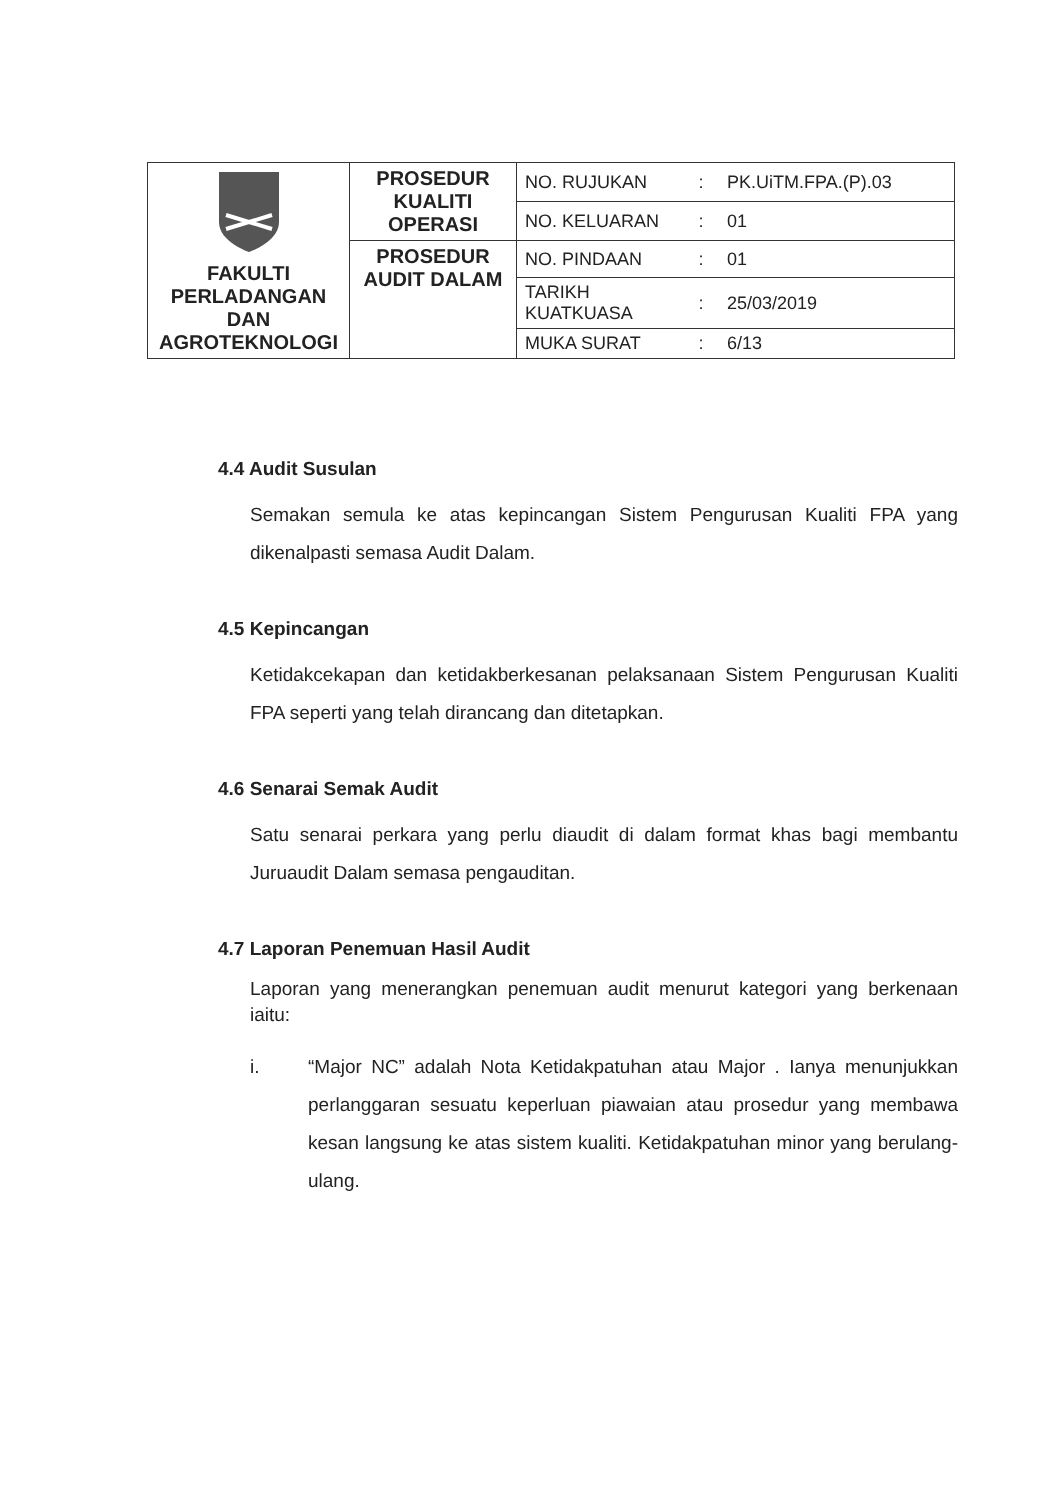| FAKULTI PERLADANGAN DAN AGROTEKNOLOGI | PROSEDUR KUALITI OPERASI | NO. RUJUKAN | : | PK.UiTM.FPA.(P).03 |
| | | NO. KELUARAN | : | 01 |
| | PROSEDUR AUDIT DALAM | NO. PINDAAN | : | 01 |
| | | TARIKH KUATKUASA | : | 25/03/2019 |
| | | MUKA SURAT | : | 6/13 |
4.4 Audit Susulan
Semakan semula ke atas kepincangan Sistem Pengurusan Kualiti FPA yang dikenalpasti semasa Audit Dalam.
4.5 Kepincangan
Ketidakcekapan dan ketidakberkesanan pelaksanaan Sistem Pengurusan Kualiti FPA seperti yang telah dirancang dan ditetapkan.
4.6 Senarai Semak Audit
Satu senarai perkara yang perlu diaudit di dalam format khas bagi membantu Juruaudit Dalam semasa pengauditan.
4.7 Laporan Penemuan Hasil Audit
Laporan yang menerangkan penemuan audit menurut kategori yang berkenaan iaitu:
i. “Major NC” adalah Nota Ketidakpatuhan atau Major . Ianya menunjukkan perlanggaran sesuatu keperluan piawaian atau prosedur yang membawa kesan langsung ke atas sistem kualiti. Ketidakpatuhan minor yang berulang-ulang.